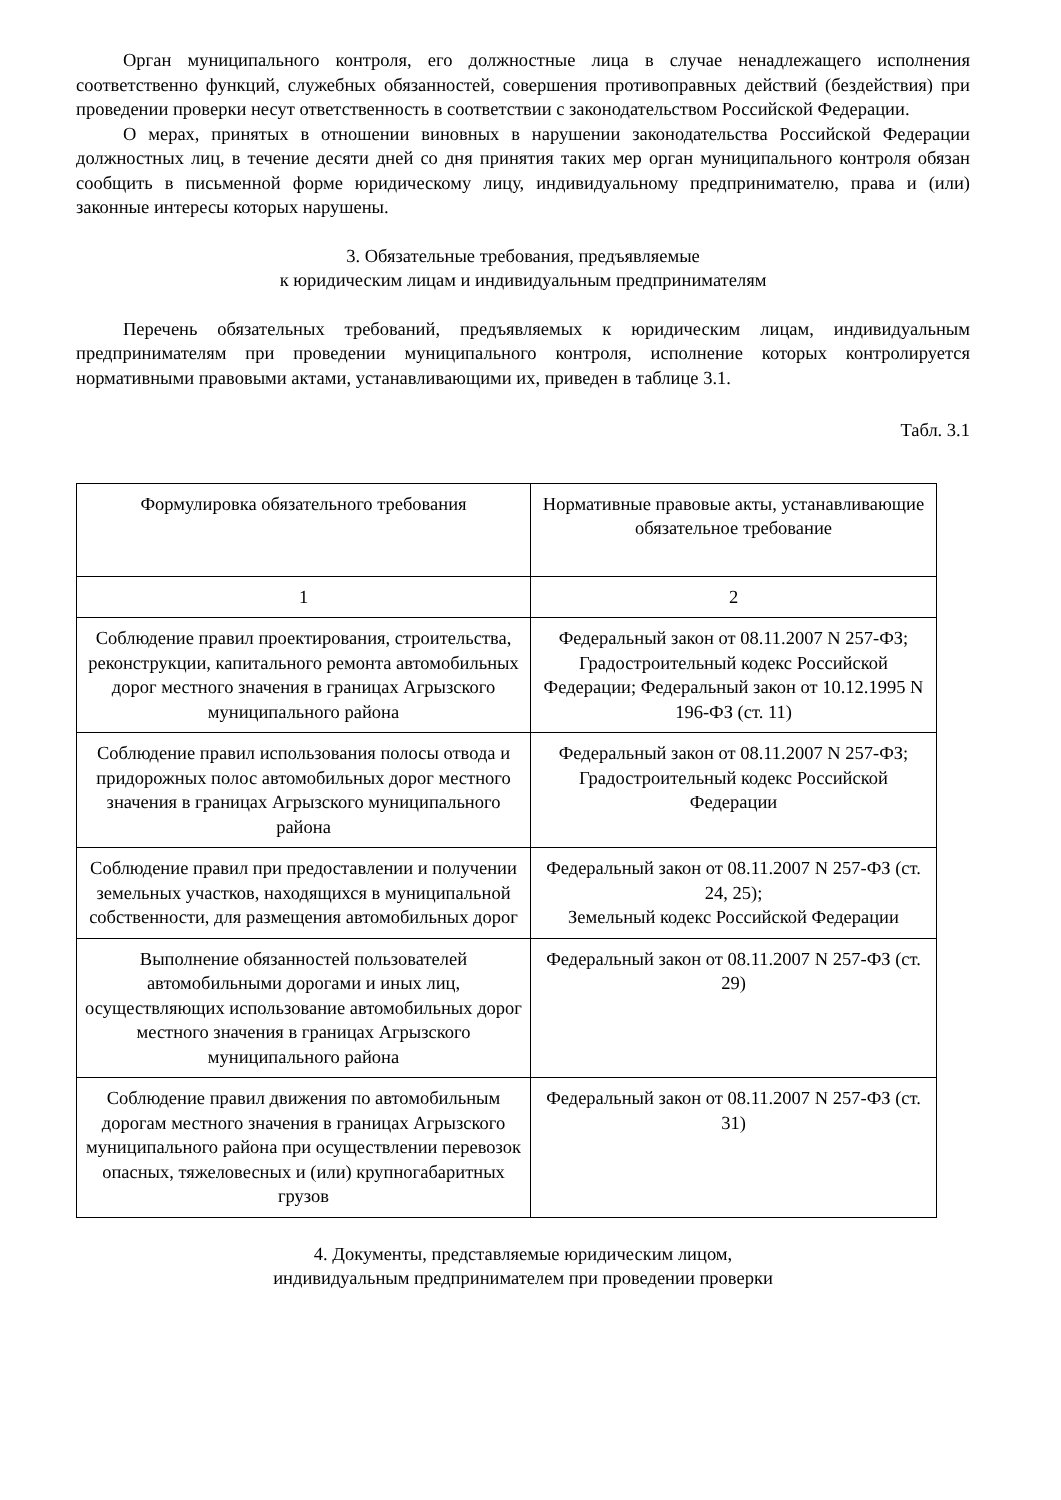Орган муниципального контроля, его должностные лица в случае ненадлежащего исполнения соответственно функций, служебных обязанностей, совершения противоправных действий (бездействия) при проведении проверки несут ответственность в соответствии с законодательством Российской Федерации.
О мерах, принятых в отношении виновных в нарушении законодательства Российской Федерации должностных лиц, в течение десяти дней со дня принятия таких мер орган муниципального контроля обязан сообщить в письменной форме юридическому лицу, индивидуальному предпринимателю, права и (или) законные интересы которых нарушены.
3. Обязательные требования, предъявляемые
к юридическим лицам и индивидуальным предпринимателям
Перечень обязательных требований, предъявляемых к юридическим лицам, индивидуальным предпринимателям при проведении муниципального контроля, исполнение которых контролируется нормативными правовыми актами, устанавливающими их, приведен в таблице 3.1.
Табл. 3.1
| Формулировка обязательного требования | Нормативные правовые акты, устанавливающие обязательное требование |
| 1 | 2 |
| Соблюдение правил проектирования, строительства, реконструкции, капитального ремонта автомобильных дорог местного значения в границах Агрызского муниципального района | Федеральный закон от 08.11.2007 N 257-ФЗ; Градостроительный кодекс Российской Федерации; Федеральный закон от 10.12.1995 N 196-ФЗ (ст. 11) |
| Соблюдение правил использования полосы отвода и придорожных полос автомобильных дорог местного значения в границах Агрызского муниципального района | Федеральный закон от 08.11.2007 N 257-ФЗ; Градостроительный кодекс Российской Федерации |
| Соблюдение правил при предоставлении и получении земельных участков, находящихся в муниципальной собственности, для размещения автомобильных дорог | Федеральный закон от 08.11.2007 N 257-ФЗ (ст. 24, 25); Земельный кодекс Российской Федерации |
| Выполнение обязанностей пользователей автомобильными дорогами и иных лиц, осуществляющих использование автомобильных дорог местного значения в границах Агрызского муниципального района | Федеральный закон от 08.11.2007 N 257-ФЗ (ст. 29) |
| Соблюдение правил движения по автомобильным дорогам местного значения в границах Агрызского муниципального района при осуществлении перевозок опасных, тяжеловесных и (или) крупногабаритных грузов | Федеральный закон от 08.11.2007 N 257-ФЗ (ст. 31) |
4. Документы, представляемые юридическим лицом,
индивидуальным предпринимателем при проведении проверки